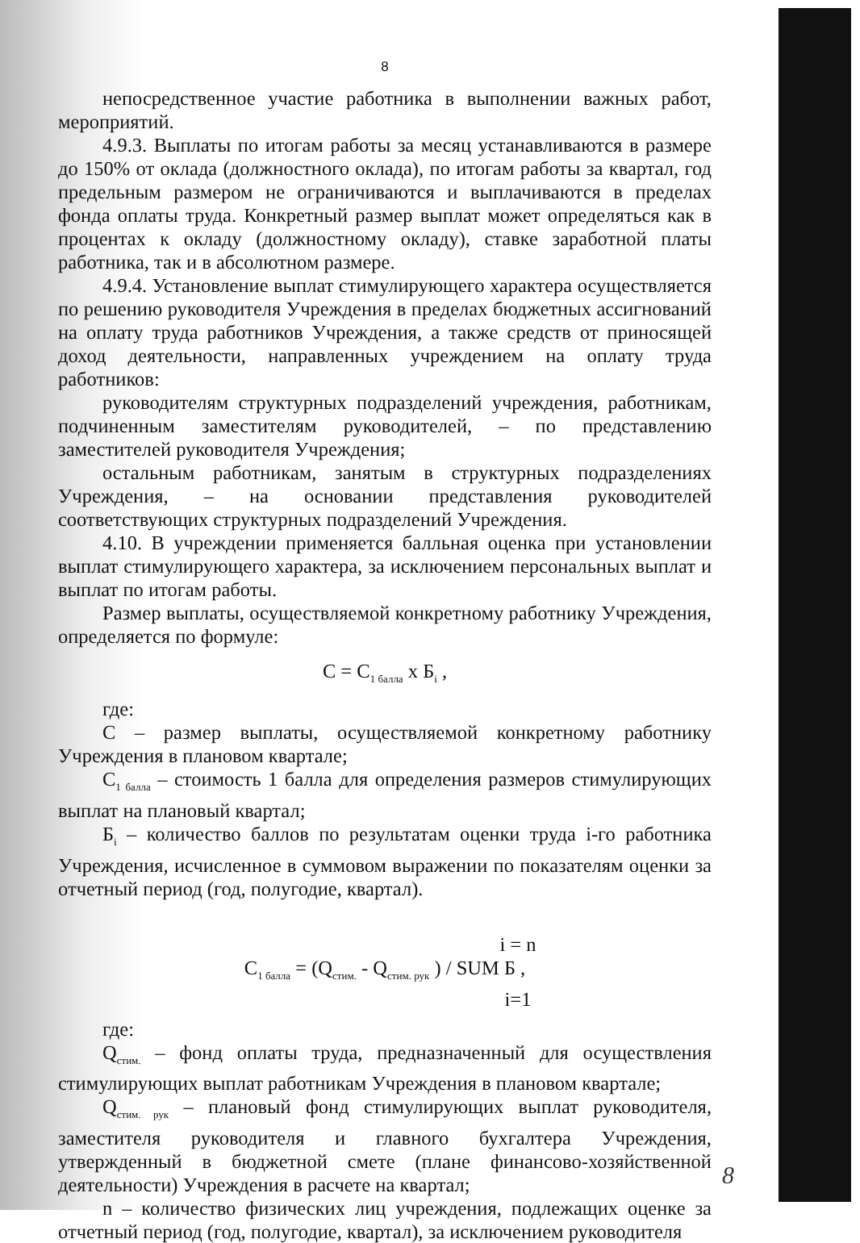8
непосредственное участие работника в выполнении важных работ, мероприятий.
4.9.3. Выплаты по итогам работы за месяц устанавливаются в размере до 150% от оклада (должностного оклада), по итогам работы за квартал, год предельным размером не ограничиваются и выплачиваются в пределах фонда оплаты труда. Конкретный размер выплат может определяться как в процентах к окладу (должностному окладу), ставке заработной платы работника, так и в абсолютном размере.
4.9.4. Установление выплат стимулирующего характера осуществляется по решению руководителя Учреждения в пределах бюджетных ассигнований на оплату труда работников Учреждения, а также средств от приносящей доход деятельности, направленных учреждением на оплату труда работников:
руководителям структурных подразделений учреждения, работникам, подчиненным заместителям руководителей, – по представлению заместителей руководителя Учреждения;
остальным работникам, занятым в структурных подразделениях Учреждения, – на основании представления руководителей соответствующих структурных подразделений Учреждения.
4.10. В учреждении применяется балльная оценка при установлении выплат стимулирующего характера, за исключением персональных выплат и выплат по итогам работы.
Размер выплаты, осуществляемой конкретному работнику Учреждения, определяется по формуле:
С = С<sub>1 балла</sub> х Б<sub>i</sub> ,
где:
С – размер выплаты, осуществляемой конкретному работнику Учреждения в плановом квартале;
С<sub>1 балла</sub> – стоимость 1 балла для определения размеров стимулирующих выплат на плановый квартал;
Б<sub>i</sub> – количество баллов по результатам оценки труда i-го работника Учреждения, исчисленное в суммовом выражении по показателям оценки за отчетный период (год, полугодие, квартал).
i = n
С<sub>1 балла</sub> = (Q<sub>стим.</sub> - Q<sub>стим. рук</sub> ) / SUM Б ,
i=1
где:
Q<sub>стим.</sub> – фонд оплаты труда, предназначенный для осуществления стимулирующих выплат работникам Учреждения в плановом квартале;
Q<sub>стим. рук</sub> – плановый фонд стимулирующих выплат руководителя, заместителя руководителя и главного бухгалтера Учреждения, утвержденный в бюджетной смете (плане финансово-хозяйственной деятельности) Учреждения в расчете на квартал;
n – количество физических лиц учреждения, подлежащих оценке за отчетный период (год, полугодие, квартал), за исключением руководителя
8